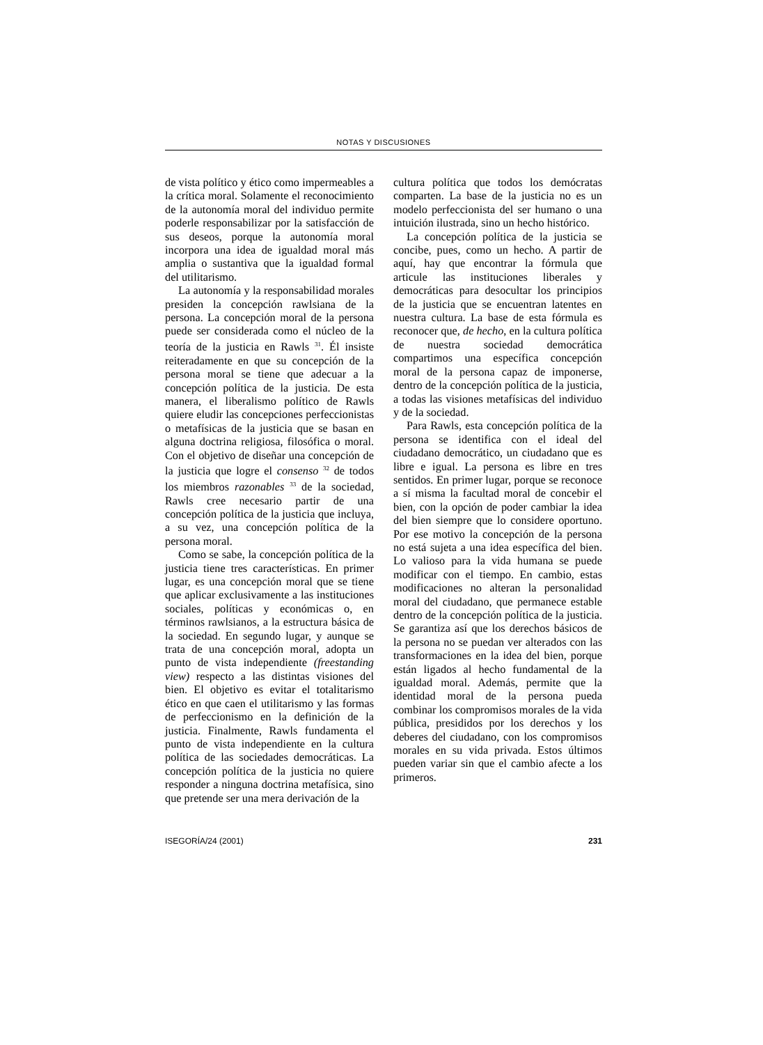NOTAS Y DISCUSIONES
de vista político y ético como impermeables a la crítica moral. Solamente el reconocimiento de la autonomía moral del individuo permite poderle responsabilizar por la satisfacción de sus deseos, porque la autonomía moral incorpora una idea de igualdad moral más amplia o sustantiva que la igualdad formal del utilitarismo.
La autonomía y la responsabilidad morales presiden la concepción rawlsiana de la persona. La concepción moral de la persona puede ser considerada como el núcleo de la teoría de la justicia en Rawls <sup>31</sup>. Él insiste reiteradamente en que su concepción de la persona moral se tiene que adecuar a la concepción política de la justicia. De esta manera, el liberalismo político de Rawls quiere eludir las concepciones perfeccionistas o metafísicas de la justicia que se basan en alguna doctrina religiosa, filosófica o moral. Con el objetivo de diseñar una concepción de la justicia que logre el consenso <sup>32</sup> de todos los miembros razonables <sup>33</sup> de la sociedad, Rawls cree necesario partir de una concepción política de la justicia que incluya, a su vez, una concepción política de la persona moral.
Como se sabe, la concepción política de la justicia tiene tres características. En primer lugar, es una concepción moral que se tiene que aplicar exclusivamente a las instituciones sociales, políticas y económicas o, en términos rawlsianos, a la estructura básica de la sociedad. En segundo lugar, y aunque se trata de una concepción moral, adopta un punto de vista independiente (freestanding view) respecto a las distintas visiones del bien. El objetivo es evitar el totalitarismo ético en que caen el utilitarismo y las formas de perfeccionismo en la definición de la justicia. Finalmente, Rawls fundamenta el punto de vista independiente en la cultura política de las sociedades democráticas. La concepción política de la justicia no quiere responder a ninguna doctrina metafísica, sino que pretende ser una mera derivación de la
cultura política que todos los demócratas comparten. La base de la justicia no es un modelo perfeccionista del ser humano o una intuición ilustrada, sino un hecho histórico.
La concepción política de la justicia se concibe, pues, como un hecho. A partir de aquí, hay que encontrar la fórmula que articule las instituciones liberales y democráticas para desocultar los principios de la justicia que se encuentran latentes en nuestra cultura. La base de esta fórmula es reconocer que, de hecho, en la cultura política de nuestra sociedad democrática compartimos una específica concepción moral de la persona capaz de imponerse, dentro de la concepción política de la justicia, a todas las visiones metafísicas del individuo y de la sociedad.
Para Rawls, esta concepción política de la persona se identifica con el ideal del ciudadano democrático, un ciudadano que es libre e igual. La persona es libre en tres sentidos. En primer lugar, porque se reconoce a sí misma la facultad moral de concebir el bien, con la opción de poder cambiar la idea del bien siempre que lo considere oportuno. Por ese motivo la concepción de la persona no está sujeta a una idea específica del bien. Lo valioso para la vida humana se puede modificar con el tiempo. En cambio, estas modificaciones no alteran la personalidad moral del ciudadano, que permanece estable dentro de la concepción política de la justicia. Se garantiza así que los derechos básicos de la persona no se puedan ver alterados con las transformaciones en la idea del bien, porque están ligados al hecho fundamental de la igualdad moral. Además, permite que la identidad moral de la persona pueda combinar los compromisos morales de la vida pública, presididos por los derechos y los deberes del ciudadano, con los compromisos morales en su vida privada. Estos últimos pueden variar sin que el cambio afecte a los primeros.
ISEGORÍA/24 (2001) 231